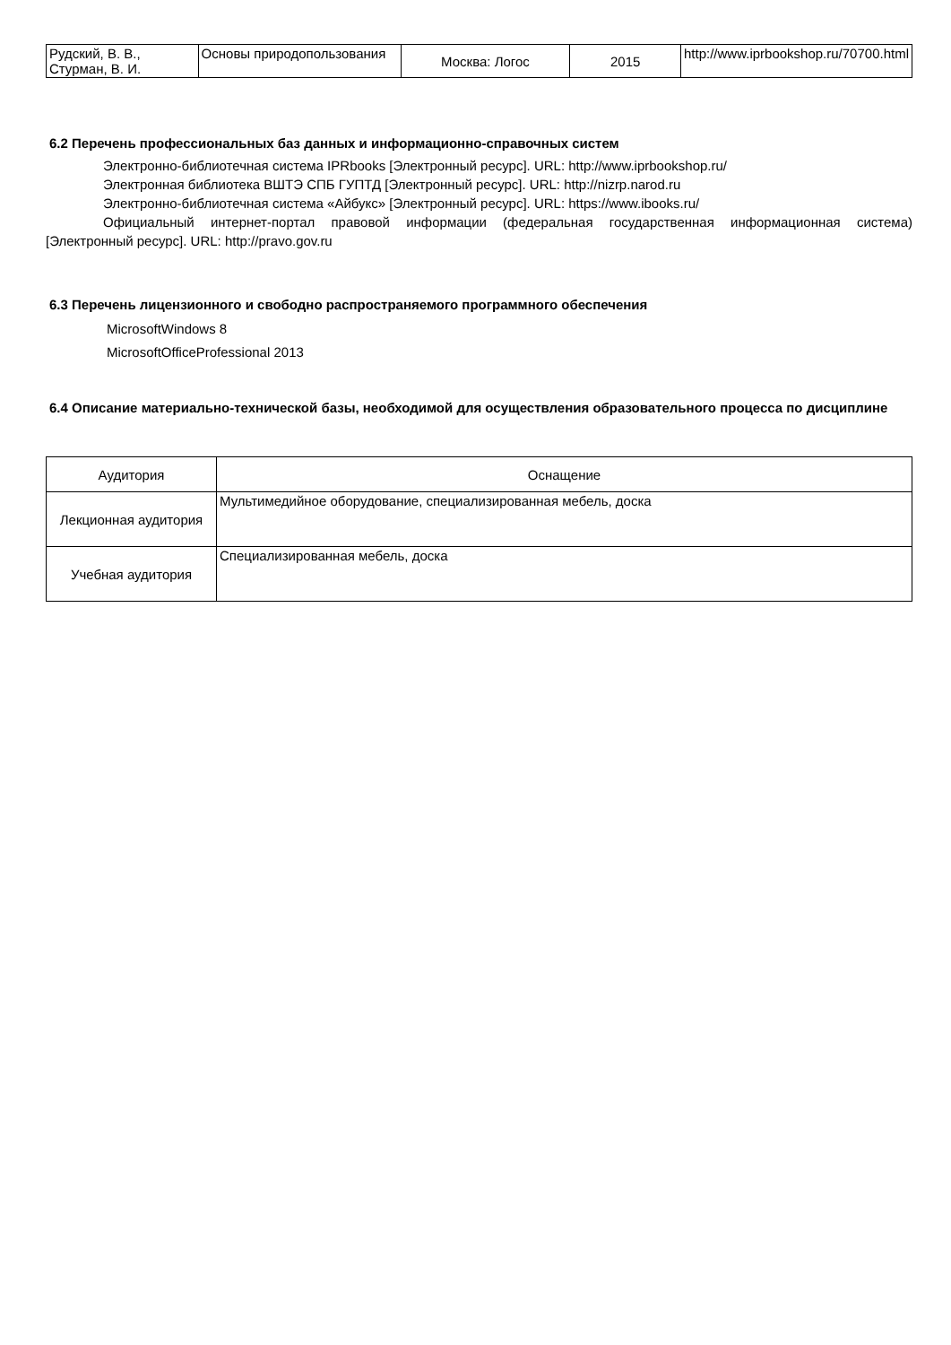| Рудский, В. В., Стурман, В. И. | Основы природопользования | Москва: Логос | 2015 | http://www.iprbookshop.ru/70700.html |
6.2 Перечень профессиональных баз данных и информационно-справочных систем
Электронно-библиотечная система IPRbooks [Электронный ресурс]. URL: http://www.iprbookshop.ru/
Электронная библиотека ВШТЭ СПБ ГУПТД [Электронный ресурс]. URL: http://nizrp.narod.ru
Электронно-библиотечная система «Айбукс» [Электронный ресурс]. URL: https://www.ibooks.ru/
Официальный интернет-портал правовой информации (федеральная государственная информационная система) [Электронный ресурс]. URL: http://pravo.gov.ru
6.3 Перечень лицензионного и свободно распространяемого программного обеспечения
MicrosoftWindows 8
MicrosoftOfficeProfessional 2013
6.4 Описание материально-технической базы, необходимой для осуществления образовательного процесса по дисциплине
| Аудитория | Оснащение |
| --- | --- |
| Лекционная аудитория | Мультимедийное оборудование, специализированная мебель, доска |
| Учебная аудитория | Специализированная мебель, доска |